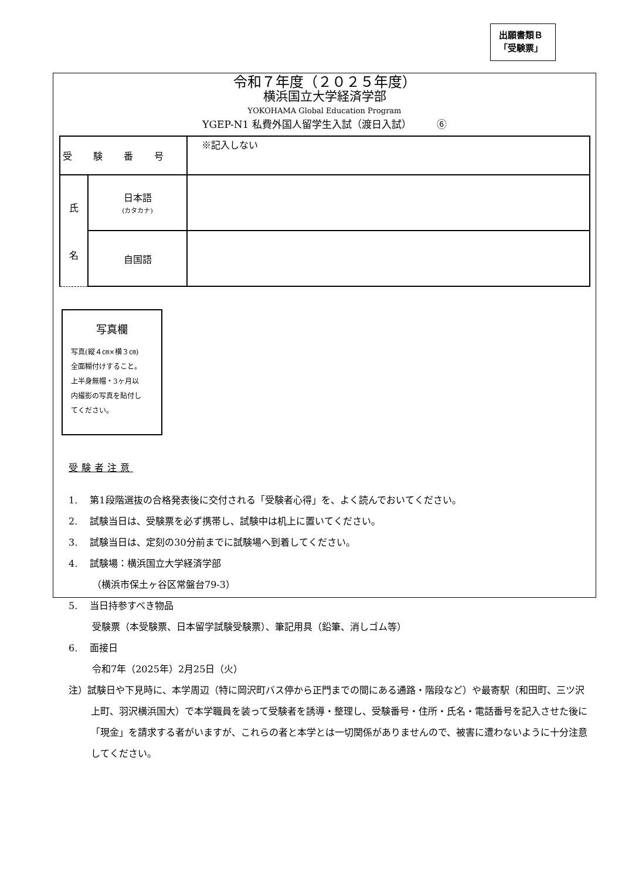出願書類Ｂ
「受験票」
令和７年度（２０２５年度）
横浜国立大学経済学部
YOKOHAMA Global Education Program
YGEP-N1 私費外国人留学生入試（渡日入試）　　　⑥
| 受験番号 | | ※記入しない |
| 氏 名 | 日本語 (カタカナ) | |
| | 自国語 | |
写真欄
写真(縦４㎝×横３㎝)
全面糊付けすること。
上半身無帽・3ヶ月以
内撮影の写真を貼付し
てください。
受験者注意
1.　 第1段階選抜の合格発表後に交付される「受験者心得」を、よく読んでおいてください。
2.　 試験当日は、受験票を必ず携帯し、試験中は机上に置いてください。
3.　 試験当日は、定刻の30分前までに試験場へ到着してください。
4.　 試験場：横浜国立大学経済学部
（横浜市保土ヶ谷区常盤台79-3）
5.　 当日持参すべき物品
受験票（本受験票、日本留学試験受験票）、筆記用具（鉛筆、消しゴム等）
6.　 面接日
令和7年（2025年）2月25日（火）
注）試験日や下見時に、本学周辺（特に岡沢町バス停から正門までの間にある通路・階段など）や最寄駅（和田町、三ツ沢上町、羽沢横浜国大）で本学職員を装って受験者を誘導・整理し、受験番号・住所・氏名・電話番号を記入させた後に「現金」を請求する者がいますが、これらの者と本学とは一切関係がありませんので、被害に遭わないように十分注意してください。